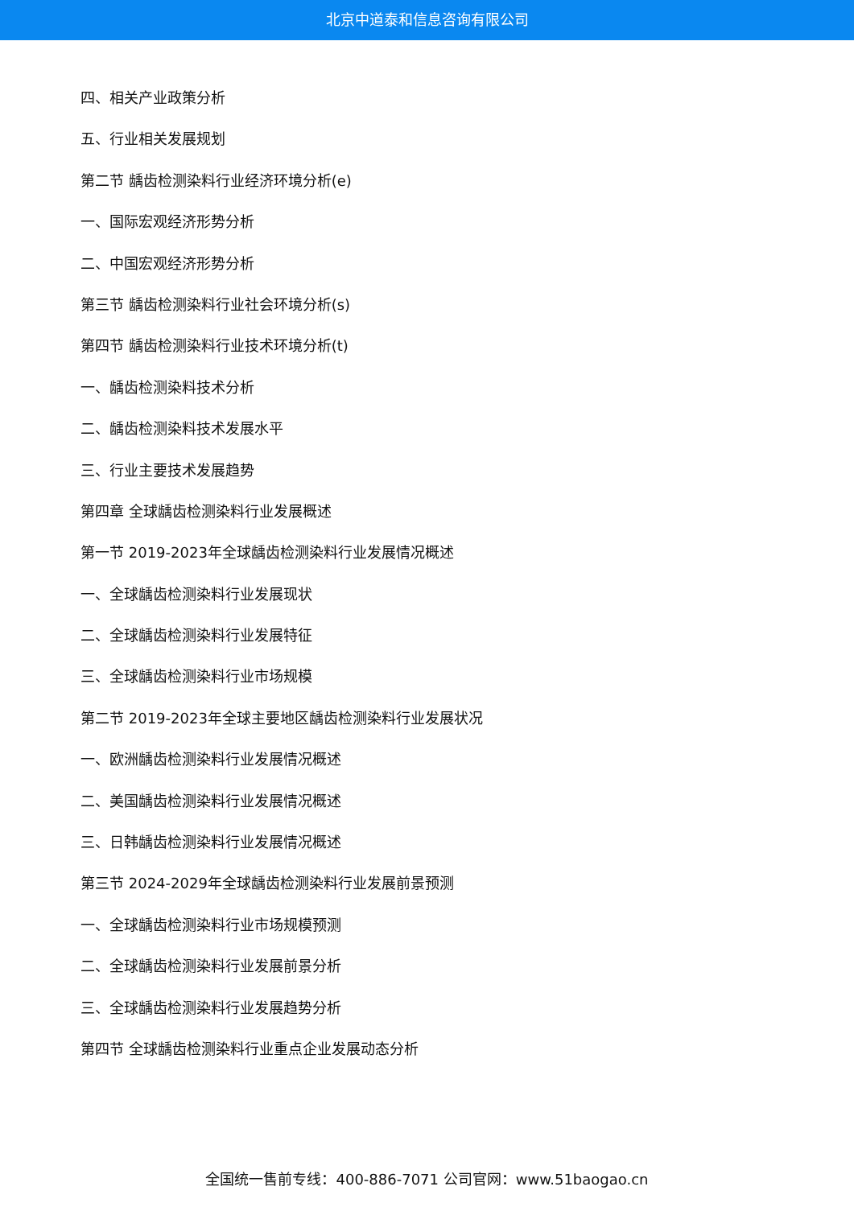北京中道泰和信息咨询有限公司
四、相关产业政策分析
五、行业相关发展规划
第二节 龋齿检测染料行业经济环境分析(e)
一、国际宏观经济形势分析
二、中国宏观经济形势分析
第三节 龋齿检测染料行业社会环境分析(s)
第四节 龋齿检测染料行业技术环境分析(t)
一、龋齿检测染料技术分析
二、龋齿检测染料技术发展水平
三、行业主要技术发展趋势
第四章 全球龋齿检测染料行业发展概述
第一节 2019-2023年全球龋齿检测染料行业发展情况概述
一、全球龋齿检测染料行业发展现状
二、全球龋齿检测染料行业发展特征
三、全球龋齿检测染料行业市场规模
第二节 2019-2023年全球主要地区龋齿检测染料行业发展状况
一、欧洲龋齿检测染料行业发展情况概述
二、美国龋齿检测染料行业发展情况概述
三、日韩龋齿检测染料行业发展情况概述
第三节 2024-2029年全球龋齿检测染料行业发展前景预测
一、全球龋齿检测染料行业市场规模预测
二、全球龋齿检测染料行业发展前景分析
三、全球龋齿检测染料行业发展趋势分析
第四节 全球龋齿检测染料行业重点企业发展动态分析
全国统一售前专线：400-886-7071 公司官网：www.51baogao.cn